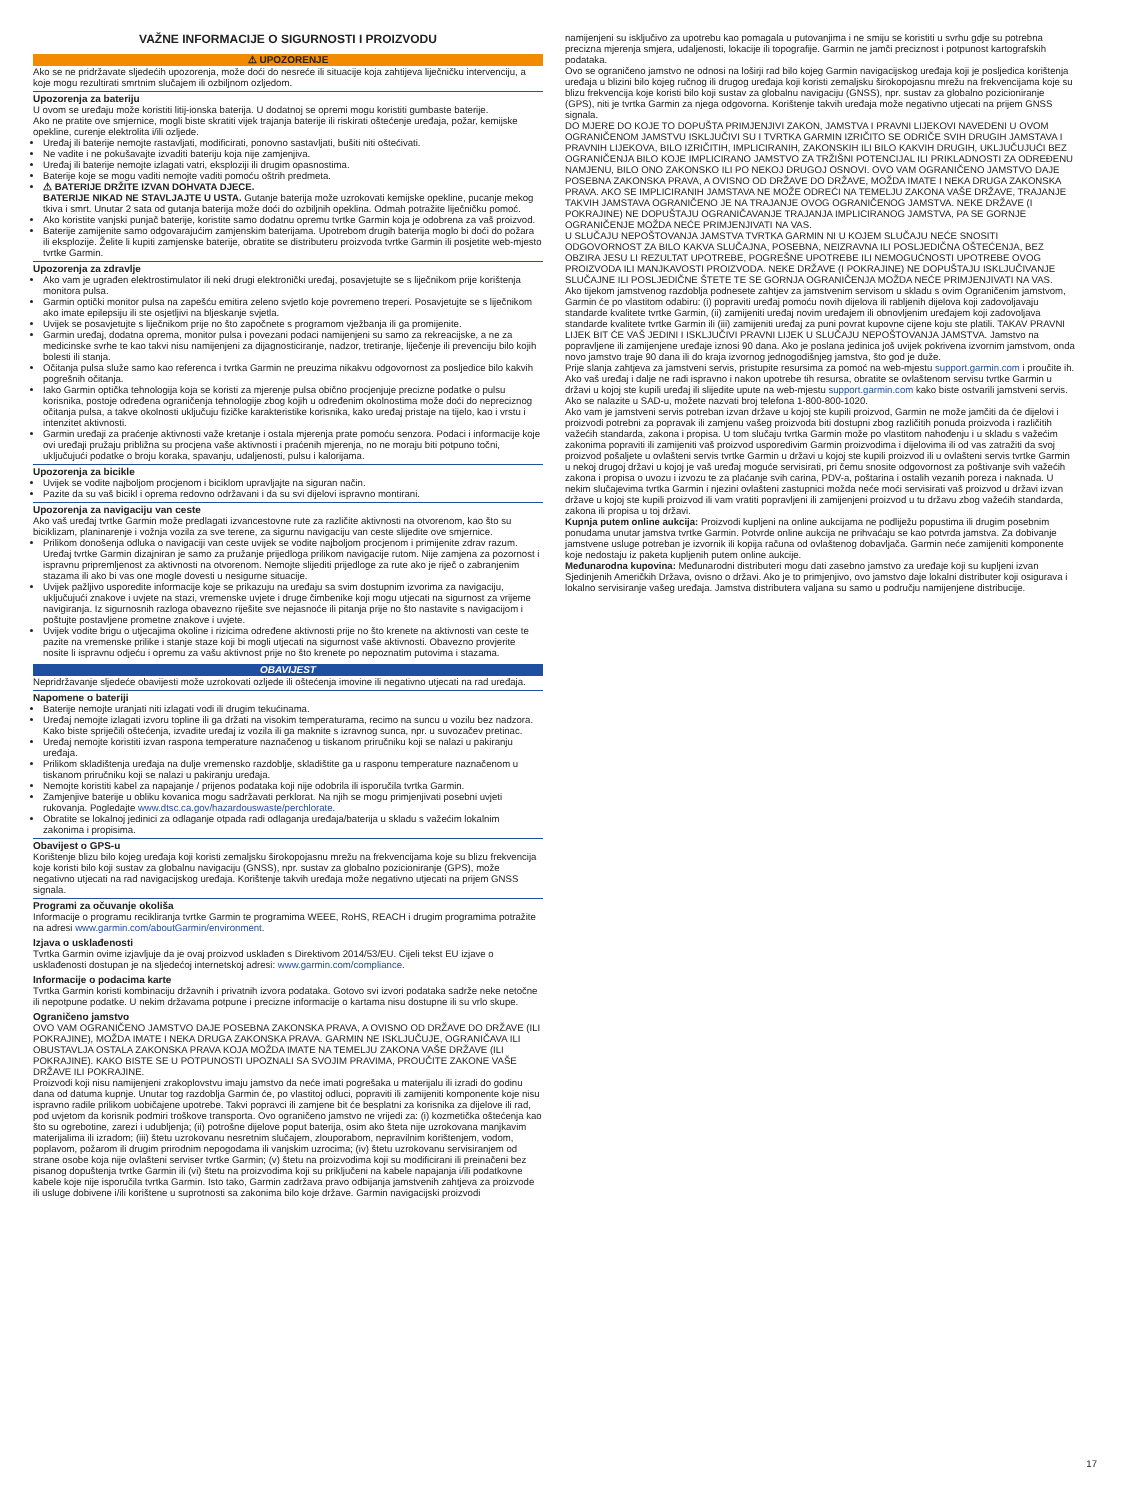VAŽNE INFORMACIJE O SIGURNOSTI I PROIZVODU
⚠ UPOZORENJE
Ako se ne pridržavate sljedećih upozorenja, može doći do nesreće ili situacije koja zahtijeva liječničku intervenciju, a koje mogu rezultirati smrtnim slučajem ili ozbiljnom ozljedom.
Upozorenja za bateriju
U ovom se uređaju može koristiti litij-ionska baterija. U dodatnoj se opremi mogu koristiti gumbaste baterije.
Ako ne pratite ove smjernice, mogli biste skratiti vijek trajanja baterije ili riskirati oštećenje uređaja, požar, kemijske opekline, curenje elektrolita i/ili ozljede.
Uređaj ili baterije nemojte rastavljati, modificirati, ponovno sastavljati, bušiti niti oštećivati.
Ne vadite i ne pokušavajte izvaditi bateriju koja nije zamjenjiva.
Uređaj ili baterije nemojte izlagati vatri, eksploziji ili drugim opasnostima.
Baterije koje se mogu vaditi nemojte vaditi pomoću oštrih predmeta.
⚠ BATERIJE DRŽITE IZVAN DOHVATA DJECE.
BATERIJE NIKAD NE STAVLJAJTE U USTA. Gutanje baterija može uzrokovati kemijske opekline, pucanje mekog tkiva i smrt. Unutar 2 sata od gutanja baterija može doći do ozbiljnih opeklina. Odmah potražite liječničku pomoć.
Ako koristite vanjski punjač baterije, koristite samo dodatnu opremu tvrtke Garmin koja je odobrena za vaš proizvod.
Baterije zamijenite samo odgovarajućim zamjenskim baterijama. Upotrebom drugih baterija moglo bi doći do požara ili eksplozije. Želite li kupiti zamjenske baterije, obratite se distributeru proizvoda tvrtke Garmin ili posjetite web-mjesto tvrtke Garmin.
Upozorenja za zdravlje
Ako vam je ugrađen elektrostimulator ili neki drugi elektronički uređaj, posavjetujte se s liječnikom prije korištenja monitora pulsa.
Garmin optički monitor pulsa na zapešću emitira zeleno svjetlo koje povremeno treperi. Posavjetujte se s liječnikom ako imate epilepsiju ili ste osjetljivi na bljeskanje svjetla.
Uvijek se posavjetujte s liječnikom prije no što započnete s programom vježbanja ili ga promijenite.
Garmin uređaj, dodatna oprema, monitor pulsa i povezani podaci namijenjeni su samo za rekreacijske, a ne za medicinske svrhe te kao takvi nisu namijenjeni za dijagnosticiranje, nadzor, tretiranje, liječenje ili prevenciju bilo kojih bolesti ili stanja.
Očitanja pulsa služe samo kao referenca i tvrtka Garmin ne preuzima nikakvu odgovornost za posljedice bilo kakvih pogrešnih očitanja.
Iako Garmin optička tehnologija koja se koristi za mjerenje pulsa obično procjenjuje precizne podatke o pulsu korisnika, postoje određena ograničenja tehnologije zbog kojih u određenim okolnostima može doći do nepreciznog očitanja pulsa, a takve okolnosti uključuju fizičke karakteristike korisnika, kako uređaj pristaje na tijelo, kao i vrstu i intenzitet aktivnosti.
Garmin uređaji za praćenje aktivnosti važe kretanje i ostala mjerenja prate pomoću senzora. Podaci i informacije koje ovi uređaji pružaju približna su procjena vaše aktivnosti i praćenih mjerenja, no ne moraju biti potpuno točni, uključujući podatke o broju koraka, spavanju, udaljenosti, pulsu i kalorijama.
Upozorenja za bicikle
Uvijek se vodite najboljom procjenom i biciklom upravljajte na siguran način.
Pazite da su vaš bicikl i oprema redovno održavani i da su svi dijelovi ispravno montirani.
Upozorenja za navigaciju van ceste
Ako vaš uređaj tvrtke Garmin može predlagati izvancestovne rute za različite aktivnosti na otvorenom, kao što su biciklizam, planinarenje i vožnja vozila za sve terene, za sigurnu navigaciju van ceste slijedite ove smjernice.
Prilikom donošenja odluka o navigaciji van ceste uvijek se vodite najboljom procjenom i primijenite zdrav razum. Uređaj tvrtke Garmin dizajniran je samo za pružanje prijedloga prilikom navigacije rutom. Nije zamjena za pozornost i ispravnu pripremljenost za aktivnosti na otvorenom. Nemojte slijediti prijedloge za rute ako je riječ o zabranjenim stazama ili ako bi vas one mogle dovesti u nesigurne situacije.
Uvijek pažljivo usporedite informacije koje se prikazuju na uređaju sa svim dostupnim izvorima za navigaciju, uključujući znakove i uvjete na stazi, vremenske uvjete i druge čimbenike koji mogu utjecati na sigurnost za vrijeme navigiranja. Iz sigurnosnih razloga obavezno riješite sve nejasnoće ili pitanja prije no što nastavite s navigacijom i poštujte postavljene prometne znakove i uvjete.
Uvijek vodite brigu o utjecajima okoline i rizicima određene aktivnosti prije no što krenete na aktivnosti van ceste te pazite na vremenske prilike i stanje staze koji bi mogli utjecati na sigurnost vaše aktivnosti. Obavezno provjerite nosite li ispravnu odjeću i opremu za vašu aktivnost prije no što krenete po nepoznatim putovima i stazama.
OBAVIJEST
Nepridržavanje sljedeće obavijesti može uzrokovati ozljede ili oštećenja imovine ili negativno utjecati na rad uređaja.
Napomene o bateriji
Baterije nemojte uranjati niti izlagati vodi ili drugim tekućinama.
Uređaj nemojte izlagati izvoru topline ili ga držati na visokim temperaturama, recimo na suncu u vozilu bez nadzora. Kako biste spriječili oštećenja, izvadite uređaj iz vozila ili ga maknite s izravnog sunca, npr. u suvozačev pretinac.
Uređaj nemojte koristiti izvan raspona temperature naznačenog u tiskanom priručniku koji se nalazi u pakiranju uređaja.
Prilikom skladištenja uređaja na dulje vremensko razdoblje, skladištite ga u rasponu temperature naznačenom u tiskanom priručniku koji se nalazi u pakiranju uređaja.
Nemojte koristiti kabel za napajanje / prijenos podataka koji nije odobrila ili isporučila tvrtka Garmin.
Zamjenjive baterije u obliku kovanica mogu sadržavati perklorat. Na njih se mogu primjenjivati posebni uvjeti rukovanja. Pogledajte www.dtsc.ca.gov/hazardouswaste/perchlorate.
Obratite se lokalnoj jedinici za odlaganje otpada radi odlaganja uređaja/baterija u skladu s važećim lokalnim zakonima i propisima.
Obavijest o GPS-u
Korištenje blizu bilo kojeg uređaja koji koristi zemaljsku širokopojasnu mrežu na frekvencijama koje su blizu frekvencija koje koristi bilo koji sustav za globalnu navigaciju (GNSS), npr. sustav za globalno pozicioniranje (GPS), može negativno utjecati na rad navigacijskog uređaja. Korištenje takvih uređaja može negativno utjecati na prijem GNSS signala.
Programi za očuvanje okoliša
Informacije o programu recikliranja tvrtke Garmin te programima WEEE, RoHS, REACH i drugim programima potražite na adresi www.garmin.com/aboutGarmin/environment.
Izjava o usklađenosti
Tvrtka Garmin ovime izjavljuje da je ovaj proizvod usklađen s Direktivom 2014/53/EU. Cijeli tekst EU izjave o usklađenosti dostupan je na sljedećoj internetskoj adresi: www.garmin.com/compliance.
Informacije o podacima karte
Tvrtka Garmin koristi kombinaciju državnih i privatnih izvora podataka. Gotovo svi izvori podataka sadrže neke netočne ili nepotpune podatke. U nekim državama potpune i precizne informacije o kartama nisu dostupne ili su vrlo skupe.
Ograničeno jamstvo
OVO VAM OGRANIČENO JAMSTVO DAJE POSEBNA ZAKONSKA PRAVA, A OVISNO OD DRŽAVE DO DRŽAVE (ILI POKRAJINE), MOŽDA IMATE I NEKA DRUGA ZAKONSKA PRAVA. GARMIN NE ISKLJUČUJE, OGRANIČAVA ILI OBUSTAVLJA OSTALA ZAKONSKA PRAVA KOJA MOŽDA IMATE NA TEMELJU ZAKONA VAŠE DRŽAVE (ILI POKRAJINE). KAKO BISTE SE U POTPUNOSTI UPOZNALI SA SVOJIM PRAVIMA, PROUČITE ZAKONE VAŠE DRŽAVE ILI POKRAJINE.
Proizvodi koji nisu namijenjeni zrakoplovstvu imaju jamstvo da neće imati pogrešaka u materijalu ili izradi do godinu dana od datuma kupnje. Unutar tog razdoblja Garmin će, po vlastitoj odluci, popraviti ili zamijeniti komponente koje nisu ispravno radile prilikom uobičajene upotrebe. Takvi popravci ili zamjene bit će besplatni za korisnika za dijelove ili rad, pod uvjetom da korisnik podmiri troškove transporta. Ovo ograničeno jamstvo ne vrijedi za: (i) kozmetička oštećenja kao što su ogrebotine, zarezi i udubljenja; (ii) potrošne dijelove poput baterija, osim ako šteta nije uzrokovana manjkavim materijalima ili izradom; (iii) štetu uzrokovanu nesretnim slučajem, zlouporabom, nepravilnim korištenjem, vodom, poplavom, požarom ili drugim prirodnim nepogodama ili vanjskim uzrocima; (iv) štetu uzrokovanu servisiranjem od strane osobe koja nije ovlašteni serviser tvrtke Garmin; (v) štetu na proizvodima koji su modificirani ili preinačeni bez pisanog dopuštenja tvrtke Garmin ili (vi) štetu na proizvodima koji su priključeni na kabele napajanja i/ili podatkovne kabele koje nije isporučila tvrtka Garmin. Isto tako, Garmin zadržava pravo odbijanja jamstvenih zahtjeva za proizvode ili usluge dobivene i/ili korištene u suprotnosti sa zakonima bilo koje države. Garmin navigacijski proizvodi
namijenjeni su isključivo za upotrebu kao pomagala u putovanjima i ne smiju se koristiti u svrhu gdje su potrebna precizna mjerenja smjera, udaljenosti, lokacije ili topografije. Garmin ne jamči preciznost i potpunost kartografskih podataka.
Ovo se ograničeno jamstvo ne odnosi na loširji rad bilo kojeg Garmin navigacijskog uređaja koji je posljedica korištenja uređaja u blizini bilo kojeg ručnog ili drugog uređaja koji koristi zemaljsku širokopojasnu mrežu na frekvencijama koje su blizu frekvencija koje koristi bilo koji sustav za globalnu navigaciju (GNSS), npr. sustav za globalno pozicioniranje (GPS), niti je tvrtka Garmin za njega odgovorna. Korištenje takvih uređaja može negativno utjecati na prijem GNSS signala.
DO MJERE DO KOJE TO DOPUŠTA PRIMJENJIVI ZAKON, JAMSTVA I PRAVNI LIJEKOVI NAVEDENI U OVOM OGRANIČENOM JAMSTVU ISKLJUČIVI SU I TVRTKA GARMIN IZRIČITO SE ODRIČE SVIH DRUGIH JAMSTAVA I PRAVNIH LIJEKOVA, BILO IZRIČITIH, IMPLICIRANIH, ZAKONSKIH ILI BILO KAKVIH DRUGIH, UKLJUČUJUĆI BEZ OGRANIČENJA BILO KOJE IMPLICIRANO JAMSTVO ZA TRŽIŠNI POTENCIJAL ILI PRIKLADNOSTI ZA ODREĐENU NAMJENU, BILO ONO ZAKONSKO ILI PO NEKOJ DRUGOJ OSNOVI. OVO VAM OGRANIČENO JAMSTVO DAJE POSEBNA ZAKONSKA PRAVA, A OVISNO OD DRŽAVE DO DRŽAVE, MOŽDA IMATE I NEKA DRUGA ZAKONSKA PRAVA. AKO SE IMPLICIRANIH JAMSTAVA NE MOŽE ODREĆI NA TEMELJU ZAKONA VAŠE DRŽAVE, TRAJANJE TAKVIH JAMSTAVA OGRANIČENO JE NA TRAJANJE OVOG OGRANIČENOG JAMSTVA. NEKE DRŽAVE (I POKRAJINE) NE DOPUŠTAJU OGRANIČAVANJE TRAJANJA IMPLICIRANOG JAMSTVA, PA SE GORNJE OGRANIČENJE MOŽDA NEĆE PRIMJENJIVATI NA VAS.
U SLUČAJU NEPOŠTOVANJA JAMSTVA TVRTKA GARMIN NI U KOJEM SLUČAJU NEĆE SNOSITI ODGOVORNOST ZA BILO KAKVA SLUČAJNA, POSEBNA, NEIZRAVNA ILI POSLJEDIČNA OŠTEĆENJA, BEZ OBZIRA JESU LI REZULTAT UPOTREBE, POGREŠNE UPOTREBE ILI NEMOGUĆNOSTI UPOTREBE OVOG PROIZVODA ILI MANJKAVOSTI PROIZVODA. NEKE DRŽAVE (I POKRAJINE) NE DOPUŠTAJU ISKLJUČIVANJE SLUČAJNE ILI POSLJEDIČNE ŠTETE TE SE GORNJA OGRANIČENJA MOŽDA NEĆE PRIMJENJIVATI NA VAS.
Ako tijekom jamstvenog razdoblja podnesete zahtjev za jamstvenim servisom u skladu s ovim Ograničenim jamstvom, Garmin će po vlastitom odabiru: (i) popraviti uređaj pomoću novih dijelova ili rabljenih dijelova koji zadovoljavaju standarde kvalitete tvrtke Garmin, (ii) zamijeniti uređaj novim uređajem ili obnovljenim uređajem koji zadovoljava standarde kvalitete tvrtke Garmin ili (iii) zamijeniti uređaj za puni povrat kupovne cijene koju ste platili. TAKAV PRAVNI LIJEK BIT ĆE VAŠ JEDINI I ISKLJUČIVI PRAVNI LIJEK U SLUČAJU NEPOŠTOVANJA JAMSTVA. Jamstvo na popravljene ili zamijenjene uređaje iznosi 90 dana. Ako je poslana jedinica još uvijek pokrivena izvornim jamstvom, onda novo jamstvo traje 90 dana ili do kraja izvornog jednogodišnjeg jamstva, što god je duže.
Prije slanja zahtjeva za jamstveni servis, pristupite resursima za pomoć na web-mjestu support.garmin.com i proučite ih. Ako vaš uređaj i dalje ne radi ispravno i nakon upotrebe tih resursa, obratite se ovlaštenom servisu tvrtke Garmin u državi u kojoj ste kupili uređaj ili slijedite upute na web-mjestu support.garmin.com kako biste ostvarili jamstveni servis. Ako se nalazite u SAD-u, možete nazvati broj telefona 1-800-800-1020.
Ako vam je jamstveni servis potreban izvan države u kojoj ste kupili proizvod, Garmin ne može jamčiti da će dijelovi i proizvodi potrebni za popravak ili zamjenu vašeg proizvoda biti dostupni zbog različitih ponuda proizvoda i različitih važećih standarda, zakona i propisa. U tom slučaju tvrtka Garmin može po vlastitom nahođenju i u skladu s važećim zakonima popraviti ili zamijeniti vaš proizvod usporedivim Garmin proizvodima i dijelovima ili od vas zatražiti da svoj proizvod pošaljete u ovlašteni servis tvrtke Garmin u državi u kojoj ste kupili proizvod ili u ovlašteni servis tvrtke Garmin u nekoj drugoj državi u kojoj je vaš uređaj moguće servisirati, pri čemu snosite odgovornost za poštivanje svih važećih zakona i propisa o uvozu i izvozu te za plaćanje svih carina, PDV-a, poštarina i ostalih vezanih poreza i naknada. U nekim slučajevima tvrtka Garmin i njezini ovlašteni zastupnici možda neće moći servisirati vaš proizvod u državi izvan države u kojoj ste kupili proizvod ili vam vratiti popravljeni ili zamijenjeni proizvod u tu državu zbog važećih standarda, zakona ili propisa u toj državi.
Kupnja putem online aukcija: Proizvodi kupljeni na online aukcijama ne podliježu popustima ili drugim posebnim ponudama unutar jamstva tvrtke Garmin. Potvrde online aukcija ne prihvaćaju se kao potvrda jamstva. Za dobivanje jamstvene usluge potreban je izvornik ili kopija računa od ovlaštenog dobavljača. Garmin neće zamijeniti komponente koje nedostaju iz paketa kupljenih putem online aukcije.
Međunarodna kupovina: Međunarodni distributeri mogu dati zasebno jamstvo za uređaje koji su kupljeni izvan Sjedinjenih Američkih Država, ovisno o državi. Ako je to primjenjivo, ovo jamstvo daje lokalni distributer koji osigurava i lokalno servisiranje vašeg uređaja. Jamstva distributera valjana su samo u području namijenjene distribucije.
17